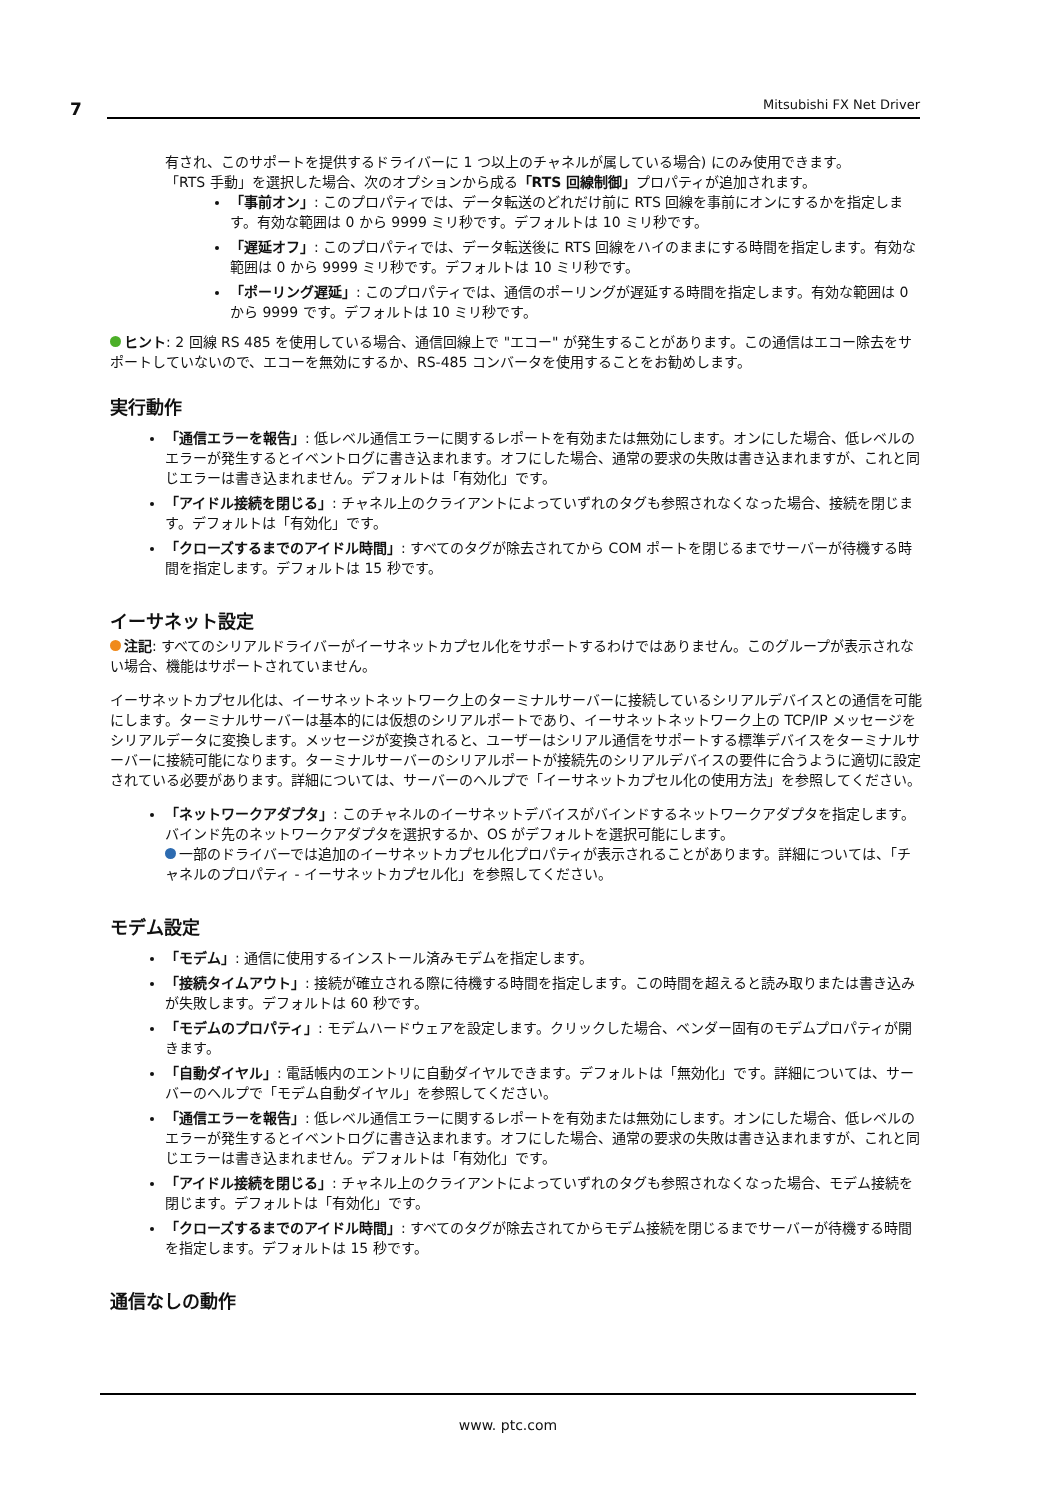7 Mitsubishi FX Net Driver
有され、このサポートを提供するドライバーに 1 つ以上のチャネルが属している場合) にのみ使用できます。
「RTS 手動」を選択した場合、次のオプションから成る「RTS 回線制御」プロパティが追加されます。
「事前オン」: このプロパティでは、データ転送のどれだけ前に RTS 回線を事前にオンにするかを指定します。有効な範囲は 0 から 9999 ミリ秒です。デフォルトは 10 ミリ秒です。
「遅延オフ」: このプロパティでは、データ転送後に RTS 回線をハイのままにする時間を指定します。有効な範囲は 0 から 9999 ミリ秒です。デフォルトは 10 ミリ秒です。
「ポーリング遅延」: このプロパティでは、通信のポーリングが遅延する時間を指定します。有効な範囲は 0 から 9999 です。デフォルトは 10 ミリ秒です。
ヒント: 2 回線 RS 485 を使用している場合、通信回線上で "エコー" が発生することがあります。この通信はエコー除去をサポートしていないので、エコーを無効にするか、RS-485 コンバータを使用することをお勧めします。
実行動作
「通信エラーを報告」: 低レベル通信エラーに関するレポートを有効または無効にします。オンにした場合、低レベルのエラーが発生するとイベントログに書き込まれます。オフにした場合、通常の要求の失敗は書き込まれますが、これと同じエラーは書き込まれません。デフォルトは「有効化」です。
「アイドル接続を閉じる」: チャネル上のクライアントによっていずれのタグも参照されなくなった場合、接続を閉じます。デフォルトは「有効化」です。
「クローズするまでのアイドル時間」: すべてのタグが除去されてから COM ポートを閉じるまでサーバーが待機する時間を指定します。デフォルトは 15 秒です。
イーサネット設定
注記: すべてのシリアルドライバーがイーサネットカプセル化をサポートするわけではありません。このグループが表示されない場合、機能はサポートされていません。
イーサネットカプセル化は、イーサネットネットワーク上のターミナルサーバーに接続しているシリアルデバイスとの通信を可能にします。ターミナルサーバーは基本的には仮想のシリアルポートであり、イーサネットネットワーク上の TCP/IP メッセージをシリアルデータに変換します。メッセージが変換されると、ユーザーはシリアル通信をサポートする標準デバイスをターミナルサーバーに接続可能になります。ターミナルサーバーのシリアルポートが接続先のシリアルデバイスの要件に合うように適切に設定されている必要があります。詳細については、サーバーのヘルプで「イーサネットカプセル化の使用方法」を参照してください。
「ネットワークアダプタ」: このチャネルのイーサネットデバイスがバインドするネットワークアダプタを指定します。バインド先のネットワークアダプタを選択するか、OS がデフォルトを選択可能にします。
一部のドライバーでは追加のイーサネットカプセル化プロパティが表示されることがあります。詳細については、「チャネルのプロパティ - イーサネットカプセル化」を参照してください。
モデム設定
「モデム」: 通信に使用するインストール済みモデムを指定します。
「接続タイムアウト」: 接続が確立される際に待機する時間を指定します。この時間を超えると読み取りまたは書き込みが失敗します。デフォルトは 60 秒です。
「モデムのプロパティ」: モデムハードウェアを設定します。クリックした場合、ベンダー固有のモデムプロパティが開きます。
「自動ダイヤル」: 電話帳内のエントリに自動ダイヤルできます。デフォルトは「無効化」です。詳細については、サーバーのヘルプで「モデム自動ダイヤル」を参照してください。
「通信エラーを報告」: 低レベル通信エラーに関するレポートを有効または無効にします。オンにした場合、低レベルのエラーが発生するとイベントログに書き込まれます。オフにした場合、通常の要求の失敗は書き込まれますが、これと同じエラーは書き込まれません。デフォルトは「有効化」です。
「アイドル接続を閉じる」: チャネル上のクライアントによっていずれのタグも参照されなくなった場合、モデム接続を閉じます。デフォルトは「有効化」です。
「クローズするまでのアイドル時間」: すべてのタグが除去されてからモデム接続を閉じるまでサーバーが待機する時間を指定します。デフォルトは 15 秒です。
通信なしの動作
www. ptc.com